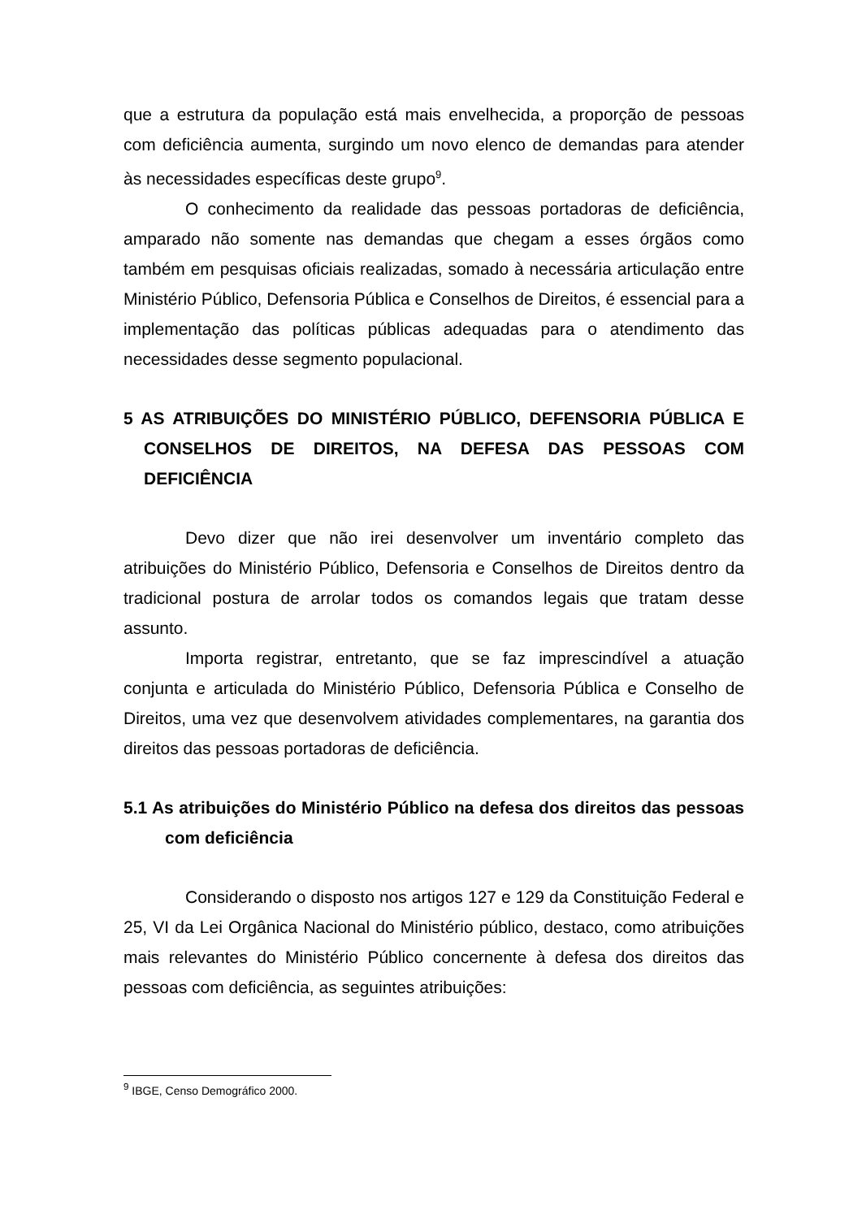que a estrutura da população está mais envelhecida, a proporção de pessoas com deficiência aumenta, surgindo um novo elenco de demandas para atender às necessidades específicas deste grupo<sup>9</sup>.
O conhecimento da realidade das pessoas portadoras de deficiência, amparado não somente nas demandas que chegam a esses órgãos como também em pesquisas oficiais realizadas, somado à necessária articulação entre Ministério Público, Defensoria Pública e Conselhos de Direitos, é essencial para a implementação das políticas públicas adequadas para o atendimento das necessidades desse segmento populacional.
5 AS ATRIBUIÇÕES DO MINISTÉRIO PÚBLICO, DEFENSORIA PÚBLICA E CONSELHOS DE DIREITOS, NA DEFESA DAS PESSOAS COM DEFICIÊNCIA
Devo dizer que não irei desenvolver um inventário completo das atribuições do Ministério Público, Defensoria e Conselhos de Direitos dentro da tradicional postura de arrolar todos os comandos legais que tratam desse assunto.
Importa registrar, entretanto, que se faz imprescindível a atuação conjunta e articulada do Ministério Público, Defensoria Pública e Conselho de Direitos, uma vez que desenvolvem atividades complementares, na garantia dos direitos das pessoas portadoras de deficiência.
5.1 As atribuições do Ministério Público na defesa dos direitos das pessoas com deficiência
Considerando o disposto nos artigos 127 e 129 da Constituição Federal e 25, VI da Lei Orgânica Nacional do Ministério público, destaco, como atribuições mais relevantes do Ministério Público concernente à defesa dos direitos das pessoas com deficiência, as seguintes atribuições:
<sup>9</sup> IBGE, Censo Demográfico 2000.